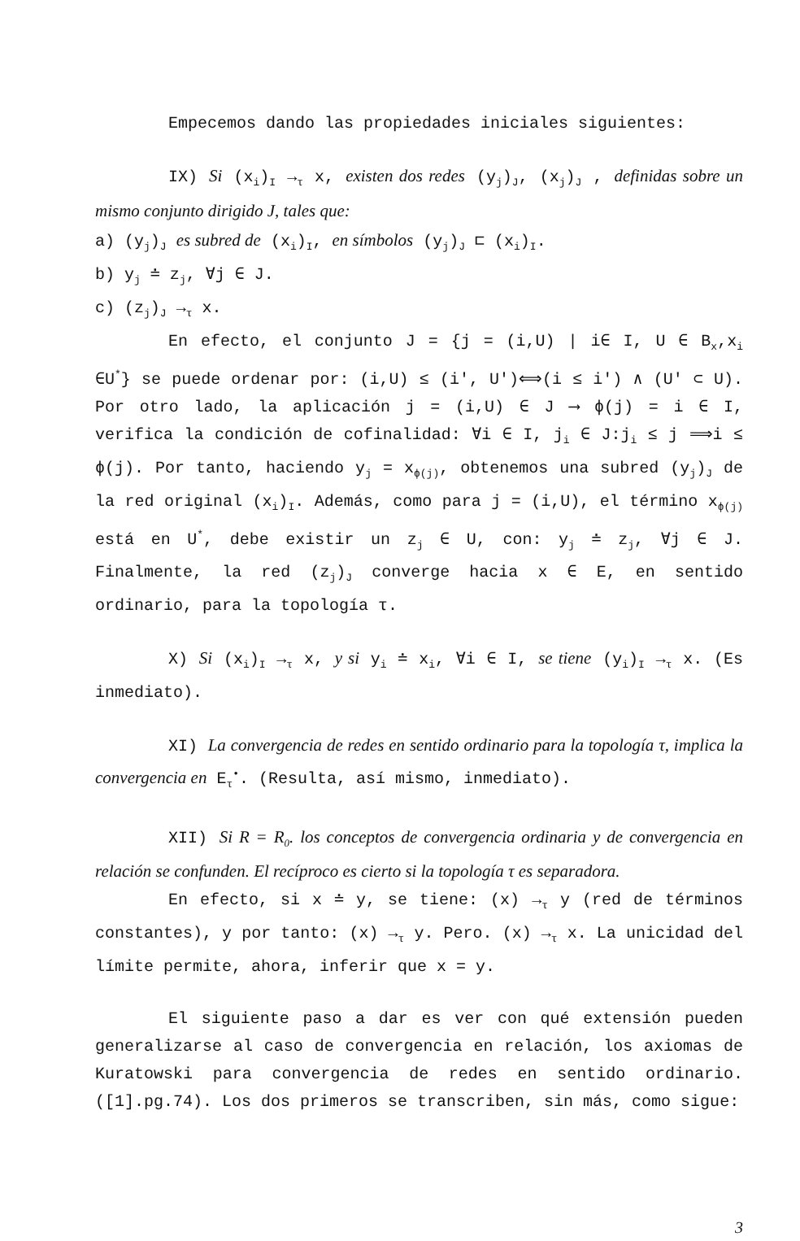Empecemos dando las propiedades iniciales siguientes:
IX) Si (x<sub>i</sub>)<sub>I</sub> →<sub>τ</sub> x, existen dos redes (y<sub>j</sub>)<sub>J</sub>, (x<sub>j</sub>)<sub>J</sub> , definidas sobre un mismo conjunto dirigido J, tales que:
a) (y<sub>j</sub>)<sub>J</sub> es subred de (x<sub>i</sub>)<sub>I</sub>, en símbolos (y<sub>j</sub>)<sub>J</sub> ⊏ (x<sub>i</sub>)<sub>I</sub>.
b) y<sub>j</sub> ≐ z<sub>j</sub>, ∀j ∈ J.
c) (z<sub>j</sub>)<sub>J</sub> →<sub>τ</sub> x.
En efecto, el conjunto J = {j = (i,U) | i∈ I, U ∈ B<sub>x</sub>,x<sub>i</sub> ∈U<sup>*</sup>} se puede ordenar por: (i,U) ≤ (i', U')⟺(i ≤ i') ∧ (U' ⊂ U). Por otro lado, la aplicación j = (i,U) ∈ J ⟶ ϕ(j) = i ∈ I, verifica la condición de cofinalidad: ∀i ∈ I, j<sub>i</sub> ∈ J:j<sub>i</sub> ≤ j ⟹i ≤ ϕ(j). Por tanto, haciendo y<sub>j</sub> = x<sub>ϕ(j)</sub>, obtenemos una subred (y<sub>j</sub>)<sub>J</sub> de la red original (x<sub>i</sub>)<sub>I</sub>. Además, como para j = (i,U), el término x<sub>ϕ(j)</sub> está en U<sup>*</sup>, debe existir un z<sub>j</sub> ∈ U, con: y<sub>j</sub> ≐ z<sub>j</sub>, ∀j ∈ J. Finalmente, la red (z<sub>j</sub>)<sub>J</sub> converge hacia x ∈ E, en sentido ordinario, para la topología τ.
X) Si (x<sub>i</sub>)<sub>I</sub> →<sub>τ</sub> x, y si y<sub>i</sub> ≐ x<sub>i</sub>, ∀i ∈ I, se tiene (y<sub>i</sub>)<sub>I</sub> →<sub>τ</sub> x. (Es inmediato).
XI) La convergencia de redes en sentido ordinario para la topología τ, implica la convergencia en E<sub>τ</sub><sup>•</sup>. (Resulta, así mismo, inmediato).
XII) Si R = R<sub>0</sub>. los conceptos de convergencia ordinaria y de convergencia en relación se confunden. El recíproco es cierto si la topología τ es separadora.
En efecto, si x ≐ y, se tiene: (x) →<sub>τ</sub> y (red de términos constantes), y por tanto: (x) →<sub>τ</sub> y. Pero. (x) →<sub>τ</sub> x. La unicidad del límite permite, ahora, inferir que x = y.
El siguiente paso a dar es ver con qué extensión pueden generalizarse al caso de convergencia en relación, los axiomas de Kuratowski para convergencia de redes en sentido ordinario. ([1].pg.74). Los dos primeros se transcriben, sin más, como sigue:
3